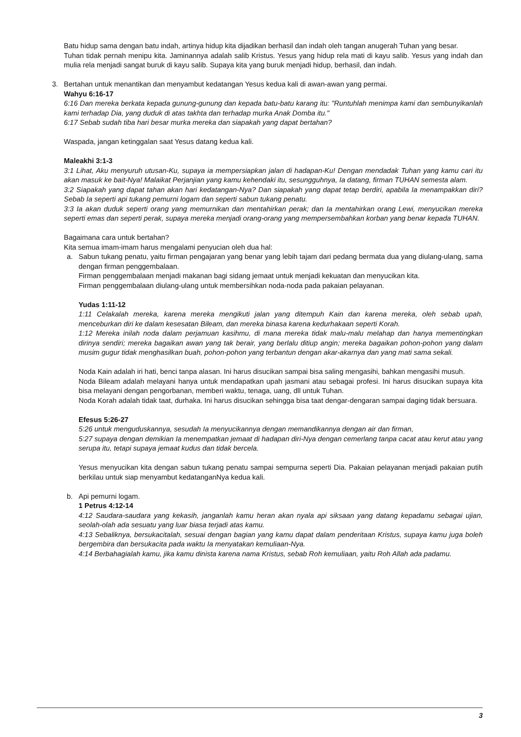Batu hidup sama dengan batu indah, artinya hidup kita dijadikan berhasil dan indah oleh tangan anugerah Tuhan yang besar.
Tuhan tidak pernah menipu kita. Jaminannya adalah salib Kristus. Yesus yang hidup rela mati di kayu salib. Yesus yang indah dan mulia rela menjadi sangat buruk di kayu salib. Supaya kita yang buruk menjadi hidup, berhasil, dan indah.
3. Bertahan untuk menantikan dan menyambut kedatangan Yesus kedua kali di awan-awan yang permai.
Wahyu 6:16-17
6:16 Dan mereka berkata kepada gunung-gunung dan kepada batu-batu karang itu: "Runtuhlah menimpa kami dan sembunyikanlah kami terhadap Dia, yang duduk di atas takhta dan terhadap murka Anak Domba itu."
6:17 Sebab sudah tiba hari besar murka mereka dan siapakah yang dapat bertahan?
Waspada, jangan ketinggalan saat Yesus datang kedua kali.
Maleakhi 3:1-3
3:1 Lihat, Aku menyuruh utusan-Ku, supaya ia mempersiapkan jalan di hadapan-Ku! Dengan mendadak Tuhan yang kamu cari itu akan masuk ke bait-Nya! Malaikat Perjanjian yang kamu kehendaki itu, sesungguhnya, Ia datang, firman TUHAN semesta alam.
3:2 Siapakah yang dapat tahan akan hari kedatangan-Nya? Dan siapakah yang dapat tetap berdiri, apabila Ia menampakkan diri? Sebab Ia seperti api tukang pemurni logam dan seperti sabun tukang penatu.
3:3 Ia akan duduk seperti orang yang memurnikan dan mentahirkan perak; dan Ia mentahirkan orang Lewi, menyucikan mereka seperti emas dan seperti perak, supaya mereka menjadi orang-orang yang mempersembahkan korban yang benar kepada TUHAN.
Bagaimana cara untuk bertahan?
Kita semua imam-imam harus mengalami penyucian oleh dua hal:
a. Sabun tukang penatu, yaitu firman pengajaran yang benar yang lebih tajam dari pedang bermata dua yang diulang-ulang, sama dengan firman penggembalaan.
Firman penggembalaan menjadi makanan bagi sidang jemaat untuk menjadi kekuatan dan menyucikan kita.
Firman penggembalaan diulang-ulang untuk membersihkan noda-noda pada pakaian pelayanan.
Yudas 1:11-12
1:11 Celakalah mereka, karena mereka mengikuti jalan yang ditempuh Kain dan karena mereka, oleh sebab upah, menceburkan diri ke dalam kesesatan Bileam, dan mereka binasa karena kedurhakaan seperti Korah.
1:12 Mereka inilah noda dalam perjamuan kasihmu, di mana mereka tidak malu-malu melahap dan hanya mementingkan dirinya sendiri; mereka bagaikan awan yang tak berair, yang berlalu ditiup angin; mereka bagaikan pohon-pohon yang dalam musim gugur tidak menghasilkan buah, pohon-pohon yang terbantun dengan akar-akarnya dan yang mati sama sekali.
Noda Kain adalah iri hati, benci tanpa alasan. Ini harus disucikan sampai bisa saling mengasihi, bahkan mengasihi musuh.
Noda Bileam adalah melayani hanya untuk mendapatkan upah jasmani atau sebagai profesi. Ini harus disucikan supaya kita bisa melayani dengan pengorbanan, memberi waktu, tenaga, uang, dll untuk Tuhan.
Noda Korah adalah tidak taat, durhaka. Ini harus disucikan sehingga bisa taat dengar-dengaran sampai daging tidak bersuara.
Efesus 5:26-27
5:26 untuk menguduskannya, sesudah Ia menyucikannya dengan memandikannya dengan air dan firman,
5:27 supaya dengan demikian Ia menempatkan jemaat di hadapan diri-Nya dengan cemerlang tanpa cacat atau kerut atau yang serupa itu, tetapi supaya jemaat kudus dan tidak bercela.
Yesus menyucikan kita dengan sabun tukang penatu sampai sempurna seperti Dia. Pakaian pelayanan menjadi pakaian putih berkilau untuk siap menyambut kedatanganNya kedua kali.
b. Api pemurni logam.
1 Petrus 4:12-14
4:12 Saudara-saudara yang kekasih, janganlah kamu heran akan nyala api siksaan yang datang kepadamu sebagai ujian, seolah-olah ada sesuatu yang luar biasa terjadi atas kamu.
4:13 Sebaliknya, bersukacitalah, sesuai dengan bagian yang kamu dapat dalam penderitaan Kristus, supaya kamu juga boleh bergembira dan bersukacita pada waktu Ia menyatakan kemuliaan-Nya.
4:14 Berbahagialah kamu, jika kamu dinista karena nama Kristus, sebab Roh kemuliaan, yaitu Roh Allah ada padamu.
3